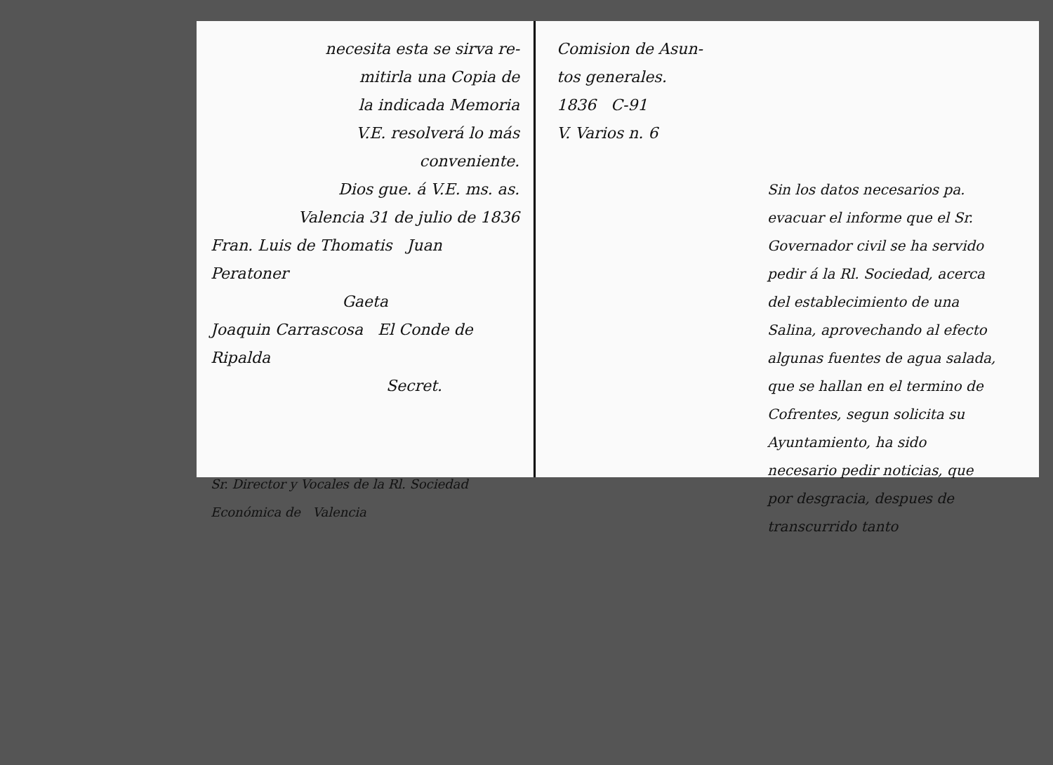necesita esta se sirva re-
mitirla una Copia de
la indicada Memoria
V.E. resolverá lo más
conveniente.
Dios gue. á V.E. ms. as.
Valencia 31 de julio de 1836
Fran. Luis de Thomatis Juan Peratoner
Gaeta
Joaquin Carrascosa El Conde de Ripalda
Secret.
Sr. Director y Vocales de la Rl. Sociedad Económica de Valencia
Comision de Asun-
tos generales.
1836 C-91
V. Varios n. 6
Sin los datos necesarios pa. evacuar el informe que el Sr. Governador civil se ha servido pedir á la Rl. Sociedad, acerca del establecimiento de una Salina, aprovechando al efecto algunas fuentes de agua salada, que se hallan en el termino de Cofrentes, segun solicita su Ayuntamiento, ha sido necesario pedir noticias, que por desgracia, despues de transcurrido tanto